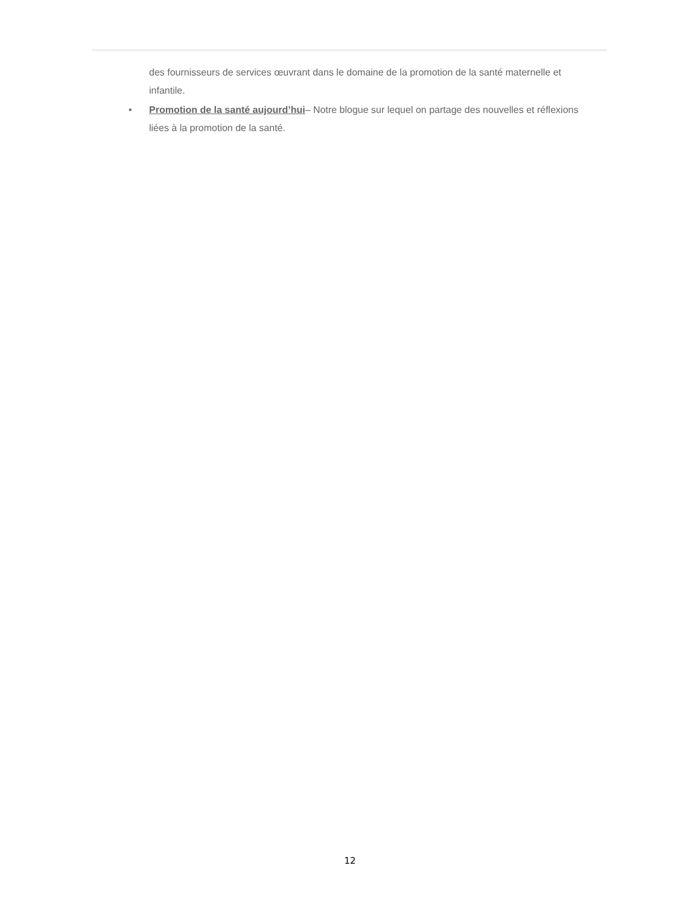des fournisseurs de services œuvrant dans le domaine de la promotion de la santé maternelle et infantile.
• Promotion de la santé aujourd’hui– Notre blogue sur lequel on partage des nouvelles et réflexions liées à la promotion de la santé.
12